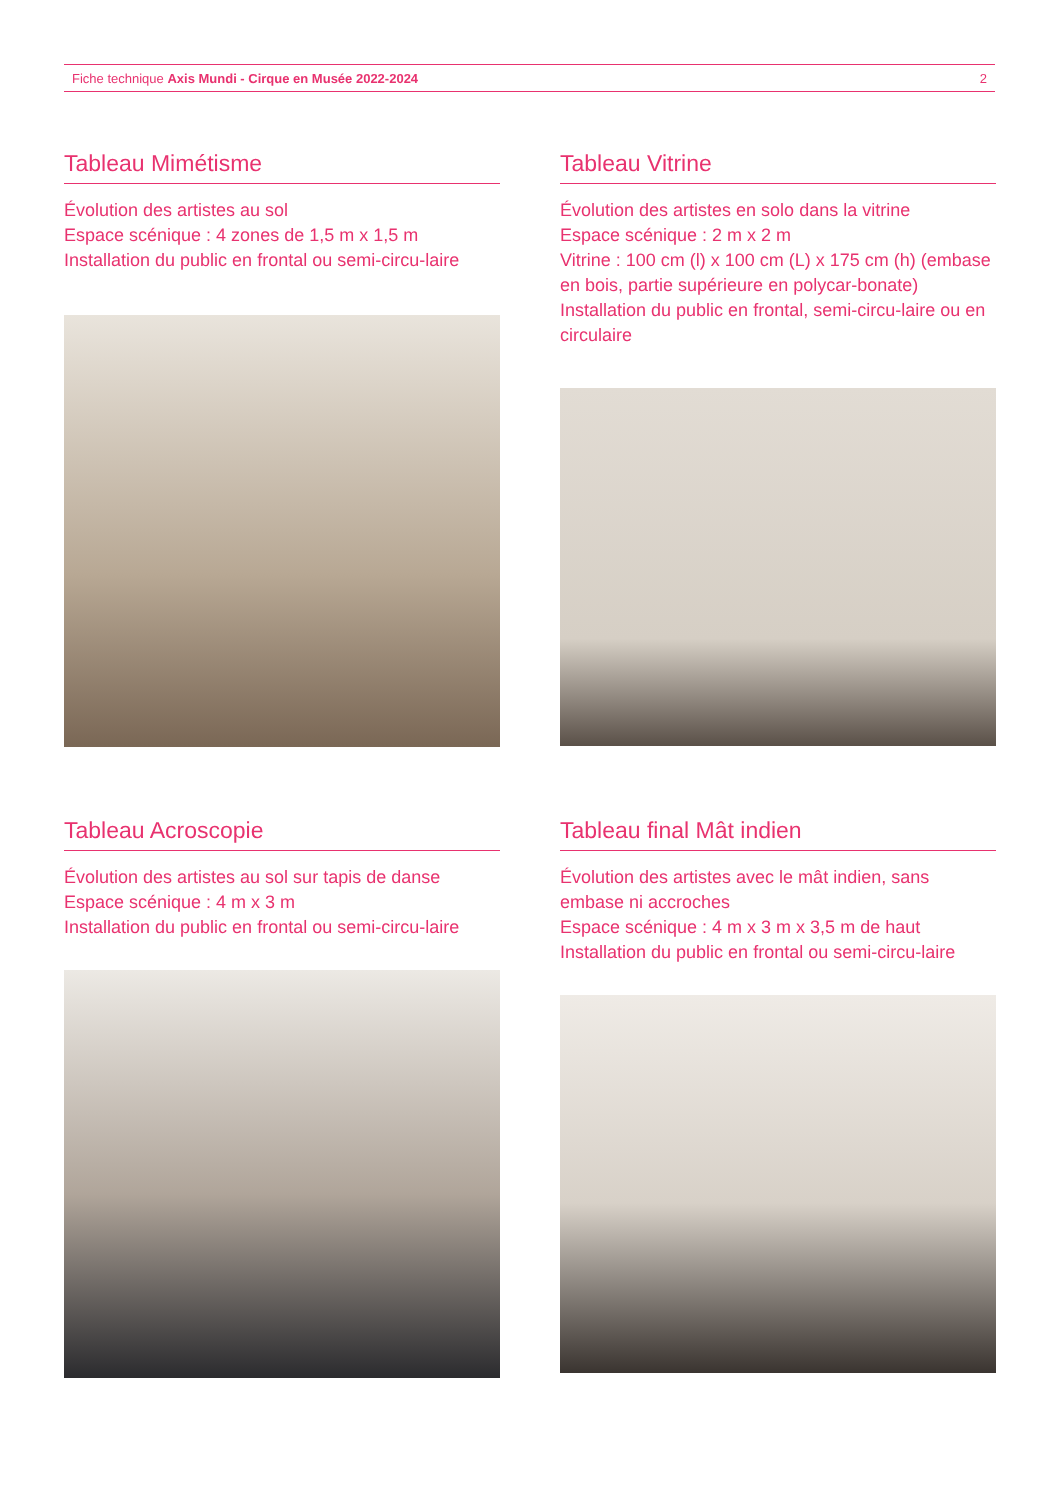Fiche technique Axis Mundi - Cirque en Musée 2022-2024 2
Tableau Mimétisme
Évolution des artistes au sol
Espace scénique : 4 zones de 1,5 m x 1,5 m
Installation du public en frontal ou semi-circu-laire
Tableau Vitrine
Évolution des artistes en solo dans la vitrine
Espace scénique : 2 m x 2 m
Vitrine : 100 cm (l) x 100 cm (L) x 175 cm (h) (embase en bois, partie supérieure en polycar-bonate)
Installation du public en frontal, semi-circu-laire ou en circulaire
Tableau Acroscopie
Évolution des artistes au sol sur tapis de danse
Espace scénique : 4 m x 3 m
Installation du public en frontal ou semi-circu-laire
Tableau final Mât indien
Évolution des artistes avec le mât indien, sans embase ni accroches
Espace scénique : 4 m x 3 m x 3,5 m de haut
Installation du public en frontal ou semi-circu-laire